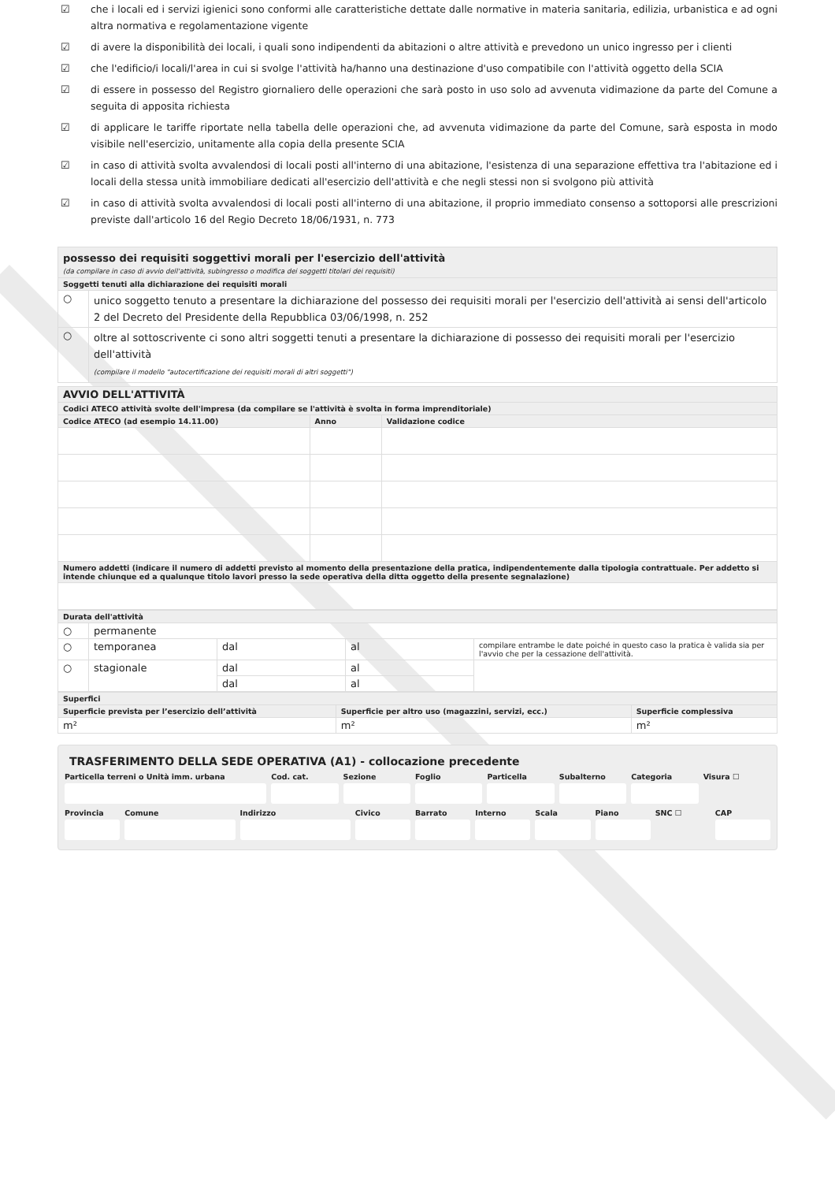☑ che i locali ed i servizi igienici sono conformi alle caratteristiche dettate dalle normative in materia sanitaria, edilizia, urbanistica e ad ogni altra normativa e regolamentazione vigente
☑ di avere la disponibilità dei locali, i quali sono indipendenti da abitazioni o altre attività e prevedono un unico ingresso per i clienti
☑ che l'edificio/i locali/l'area in cui si svolge l'attività ha/hanno una destinazione d'uso compatibile con l'attività oggetto della SCIA
☑ di essere in possesso del Registro giornaliero delle operazioni che sarà posto in uso solo ad avvenuta vidimazione da parte del Comune a seguita di apposita richiesta
☑ di applicare le tariffe riportate nella tabella delle operazioni che, ad avvenuta vidimazione da parte del Comune, sarà esposta in modo visibile nell'esercizio, unitamente alla copia della presente SCIA
☑ in caso di attività svolta avvalendosi di locali posti all'interno di una abitazione, l'esistenza di una separazione effettiva tra l'abitazione ed i locali della stessa unità immobiliare dedicati all'esercizio dell'attività e che negli stessi non si svolgono più attività
☑ in caso di attività svolta avvalendosi di locali posti all'interno di una abitazione, il proprio immediato consenso a sottoporsi alle prescrizioni previste dall'articolo 16 del Regio Decreto 18/06/1931, n. 773
| possesso dei requisiti soggettivi morali per l'esercizio dell'attività (da compilare in caso di avvio dell'attività, subingresso o modifica dei soggetti titolari dei requisiti) | |
| Soggetti tenuti alla dichiarazione dei requisiti morali | |
| ○ | unico soggetto tenuto a presentare la dichiarazione del possesso dei requisiti morali per l'esercizio dell'attività ai sensi dell'articolo 2 del Decreto del Presidente della Repubblica 03/06/1998, n. 252 |
| ○ | oltre al sottoscrivente ci sono altri soggetti tenuti a presentare la dichiarazione di possesso dei requisiti morali per l'esercizio dell'attività (compilare il modello "autocertificazione dei requisiti morali di altri soggetti") |
| AVVIO DELL'ATTIVITÀ | | |
| Codici ATECO attività svolte dell'impresa (da compilare se l'attività è svolta in forma imprenditoriale) | | |
| Codice ATECO (ad esempio 14.11.00) | Anno | Validazione codice |
| Numero addetti (indicare il numero di addetti previsto al momento della presentazione della pratica, indipendentemente dalla tipologia contrattuale. Per addetto si intende chiunque ed a qualunque titolo lavori presso la sede operativa della ditta oggetto della presente segnalazione) | | |
| Durata dell'attività | | | | |
| ○ | permanente | | | |
| ○ | temporanea | dal | al | compilare entrambe le date poiché in questo caso la pratica è valida sia per l'avvio che per la cessazione dell'attività. |
| ○ | stagionale | dal | al | |
| | | dal | al | |
| Superfici | | |
| Superficie prevista per l’esercizio dell’attività | Superficie per altro uso (magazzini, servizi, ecc.) | Superficie complessiva |
| m² | m² | m² |
TRASFERIMENTO DELLA SEDE OPERATIVA (A1) - collocazione precedente
Particella terreni o Unità imm. urbana
Cod. cat. Sezione Foglio Particella Subalterno Categoria Visura ☐
Provincia Comune Indirizzo Civico Barrato Interno Scala Piano SNC ☐ CAP